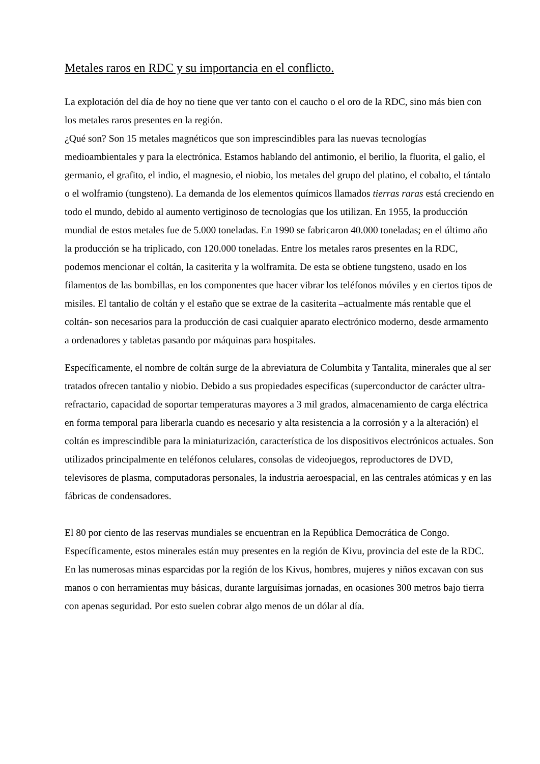Metales raros en RDC y su importancia en el conflicto.
La explotación del día de hoy no tiene que ver tanto con el caucho o el oro de la RDC, sino más bien con los metales raros presentes en la región.
¿Qué son? Son 15 metales magnéticos que son imprescindibles para las nuevas tecnologías medioambientales y para la electrónica. Estamos hablando del antimonio, el berilio, la fluorita, el galio, el germanio, el grafito, el indio, el magnesio, el niobio, los metales del grupo del platino, el cobalto, el tántalo o el wolframio (tungsteno). La demanda de los elementos químicos llamados tierras raras está creciendo en todo el mundo, debido al aumento vertiginoso de tecnologías que los utilizan. En 1955, la producción mundial de estos metales fue de 5.000 toneladas. En 1990 se fabricaron 40.000 toneladas; en el último año la producción se ha triplicado, con 120.000 toneladas. Entre los metales raros presentes en la RDC, podemos mencionar el coltán, la casiterita y la wolframita. De esta se obtiene tungsteno, usado en los filamentos de las bombillas, en los componentes que hacer vibrar los teléfonos móviles y en ciertos tipos de misiles. El tantalio de coltán y el estaño que se extrae de la casiterita –actualmente más rentable que el coltán- son necesarios para la producción de casi cualquier aparato electrónico moderno, desde armamento a ordenadores y tabletas pasando por máquinas para hospitales.
Específicamente, el nombre de coltán surge de la abreviatura de Columbita y Tantalita, minerales que al ser tratados ofrecen tantalio y niobio. Debido a sus propiedades especificas (superconductor de carácter ultra-refractario, capacidad de soportar temperaturas mayores a 3 mil grados, almacenamiento de carga eléctrica en forma temporal para liberarla cuando es necesario y alta resistencia a la corrosión y a la alteración) el coltán es imprescindible para la miniaturización, característica de los dispositivos electrónicos actuales. Son utilizados principalmente en teléfonos celulares, consolas de videojuegos, reproductores de DVD, televisores de plasma, computadoras personales, la industria aeroespacial, en las centrales atómicas y en las fábricas de condensadores.
El 80 por ciento de las reservas mundiales se encuentran en la República Democrática de Congo. Específicamente, estos minerales están muy presentes en la región de Kivu, provincia del este de la RDC. En las numerosas minas esparcidas por la región de los Kivus, hombres, mujeres y niños excavan con sus manos o con herramientas muy básicas, durante larguísimas jornadas, en ocasiones 300 metros bajo tierra con apenas seguridad. Por esto suelen cobrar algo menos de un dólar al día.